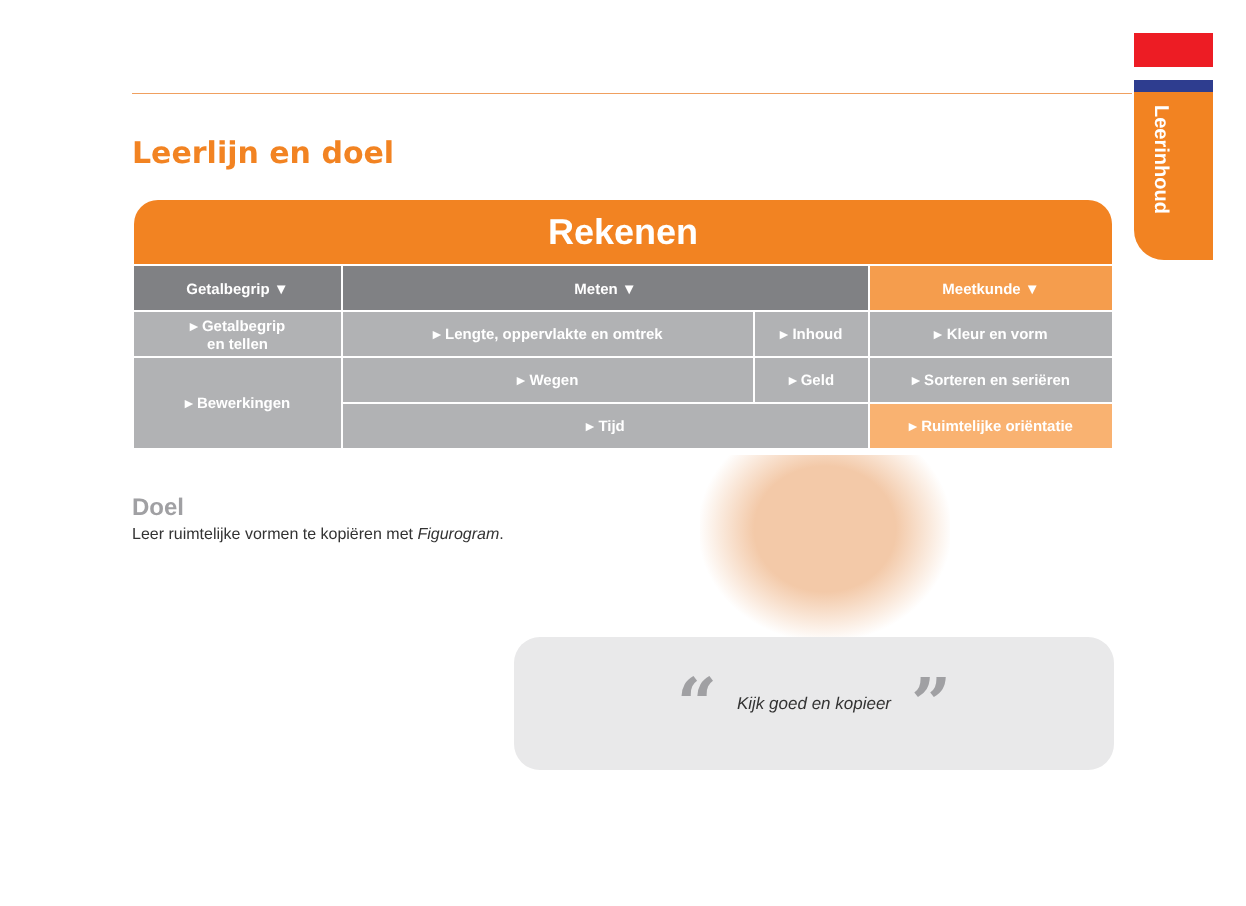Leerinhoud
Leerlijn en doel
| Rekenen | | | |
| --- | --- | --- | --- |
| Getalbegrip ▼ | Meten ▼ | | Meetkunde ▼ |
| ▸ Getalbegrip en tellen | ▸ Lengte, oppervlakte en omtrek | ▸ Inhoud | ▸ Kleur en vorm |
| ▸ Bewerkingen | ▸ Wegen | ▸ Geld | ▸ Sorteren en seriëren |
| | ▸ Tijd | | ▸ Ruimtelijke oriëntatie |
Doel
Leer ruimtelijke vormen te kopiëren met Figurogram.
“Kijk goed en kopieer”